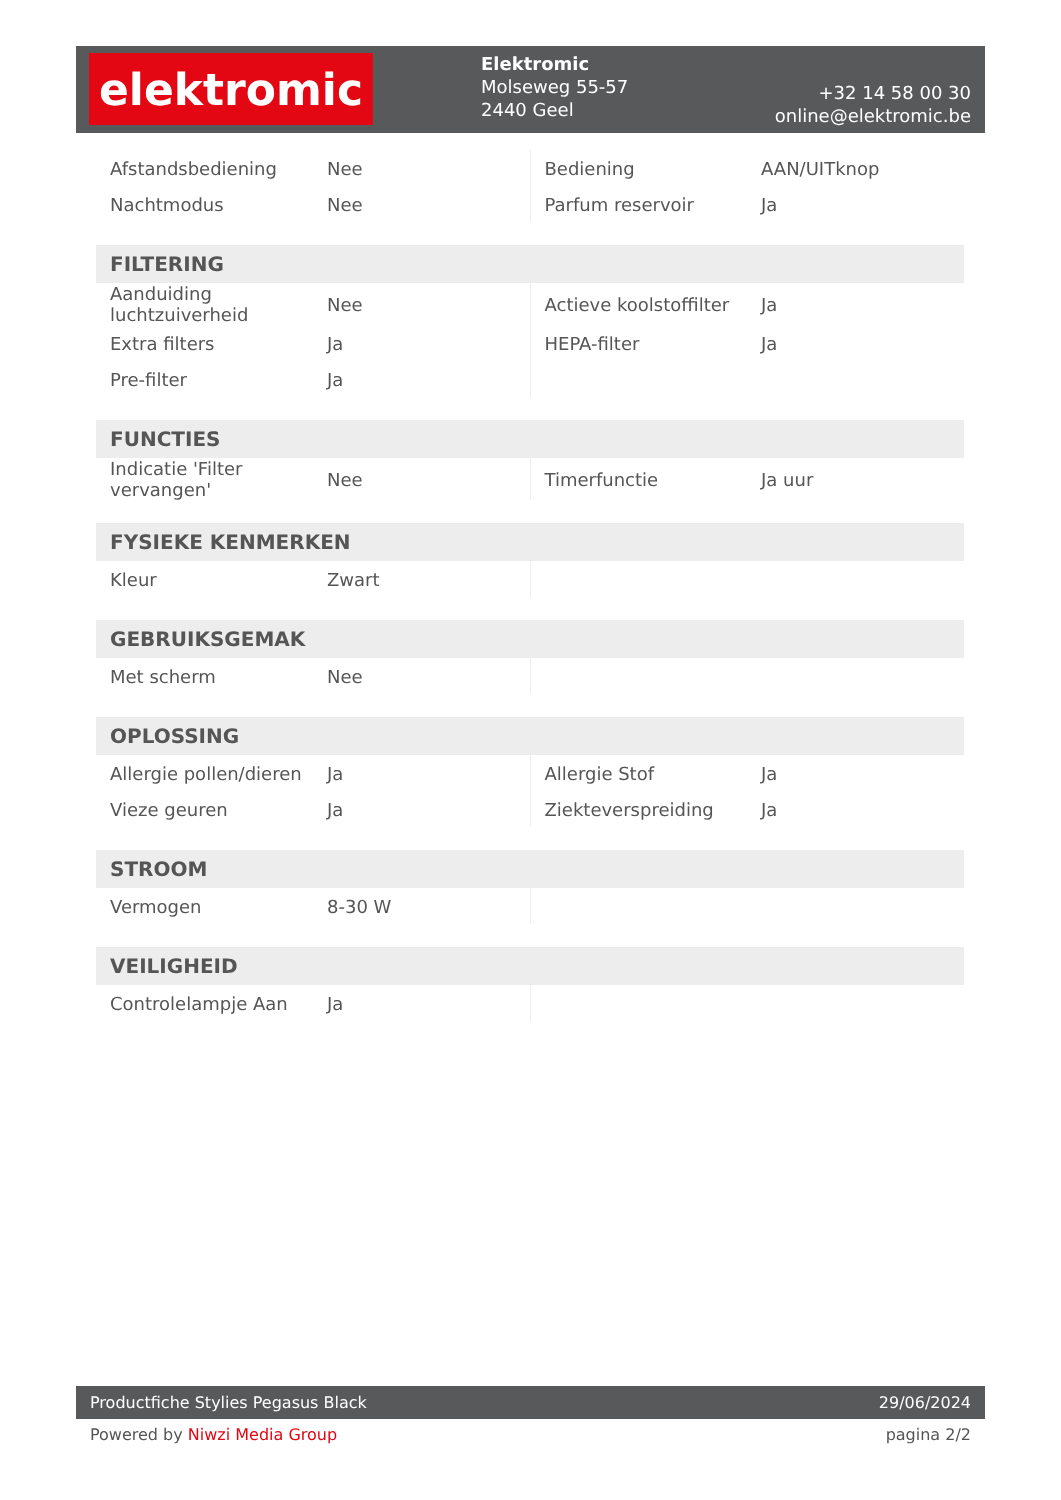elektromic
Elektromic
Molseweg 55-57
2440 Geel
+32 14 58 00 30
online@elektromic.be
| Afstandsbediening | Nee | Bediening | AAN/UITknop |
| Nachtmodus | Nee | Parfum reservoir | Ja |
| FILTERING | | | |
| Aanduiding luchtzuiverheid | Nee | Actieve koolstoffilter | Ja |
| Extra filters | Ja | HEPA-filter | Ja |
| Pre-filter | Ja | | |
| FUNCTIES | | | |
| Indicatie 'Filter vervangen' | Nee | Timerfunctie | Ja uur |
| FYSIEKE KENMERKEN | | | |
| Kleur | Zwart | | |
| GEBRUIKSGEMAK | | | |
| Met scherm | Nee | | |
| OPLOSSING | | | |
| Allergie pollen/dieren | Ja | Allergie Stof | Ja |
| Vieze geuren | Ja | Ziekteverspreiding | Ja |
| STROOM | | | |
| Vermogen | 8-30 W | | |
| VEILIGHEID | | | |
| Controlelampje Aan | Ja | | |
Productfiche Stylies Pegasus Black 29/06/2024
Powered by Niwzi Media Group pagina 2/2